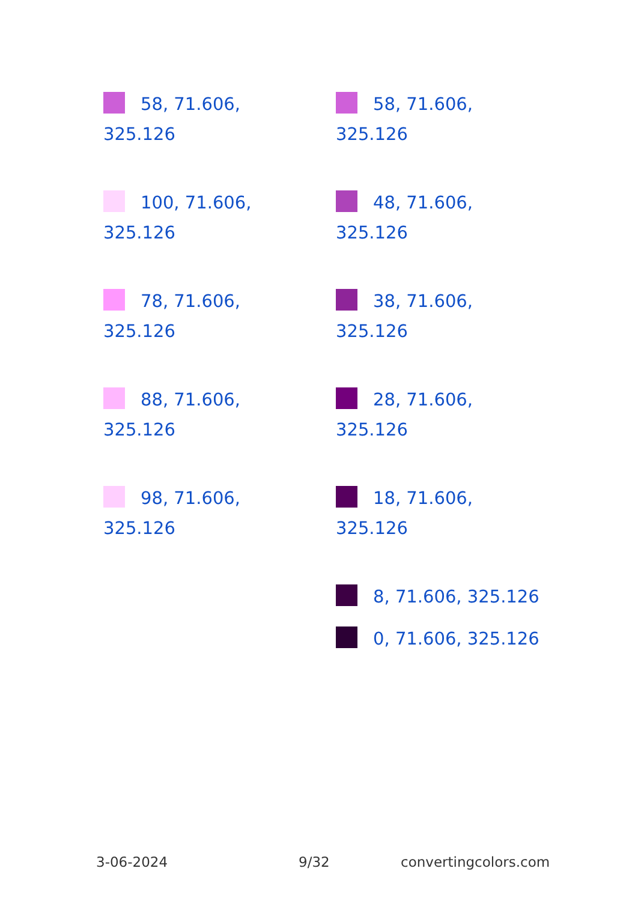58, 71.606, 325.126
100, 71.606, 325.126
78, 71.606, 325.126
88, 71.606, 325.126
98, 71.606, 325.126
58, 71.606, 325.126
48, 71.606, 325.126
38, 71.606, 325.126
28, 71.606, 325.126
18, 71.606, 325.126
8, 71.606, 325.126
0, 71.606, 325.126
3-06-2024 9/32 convertingcolors.com